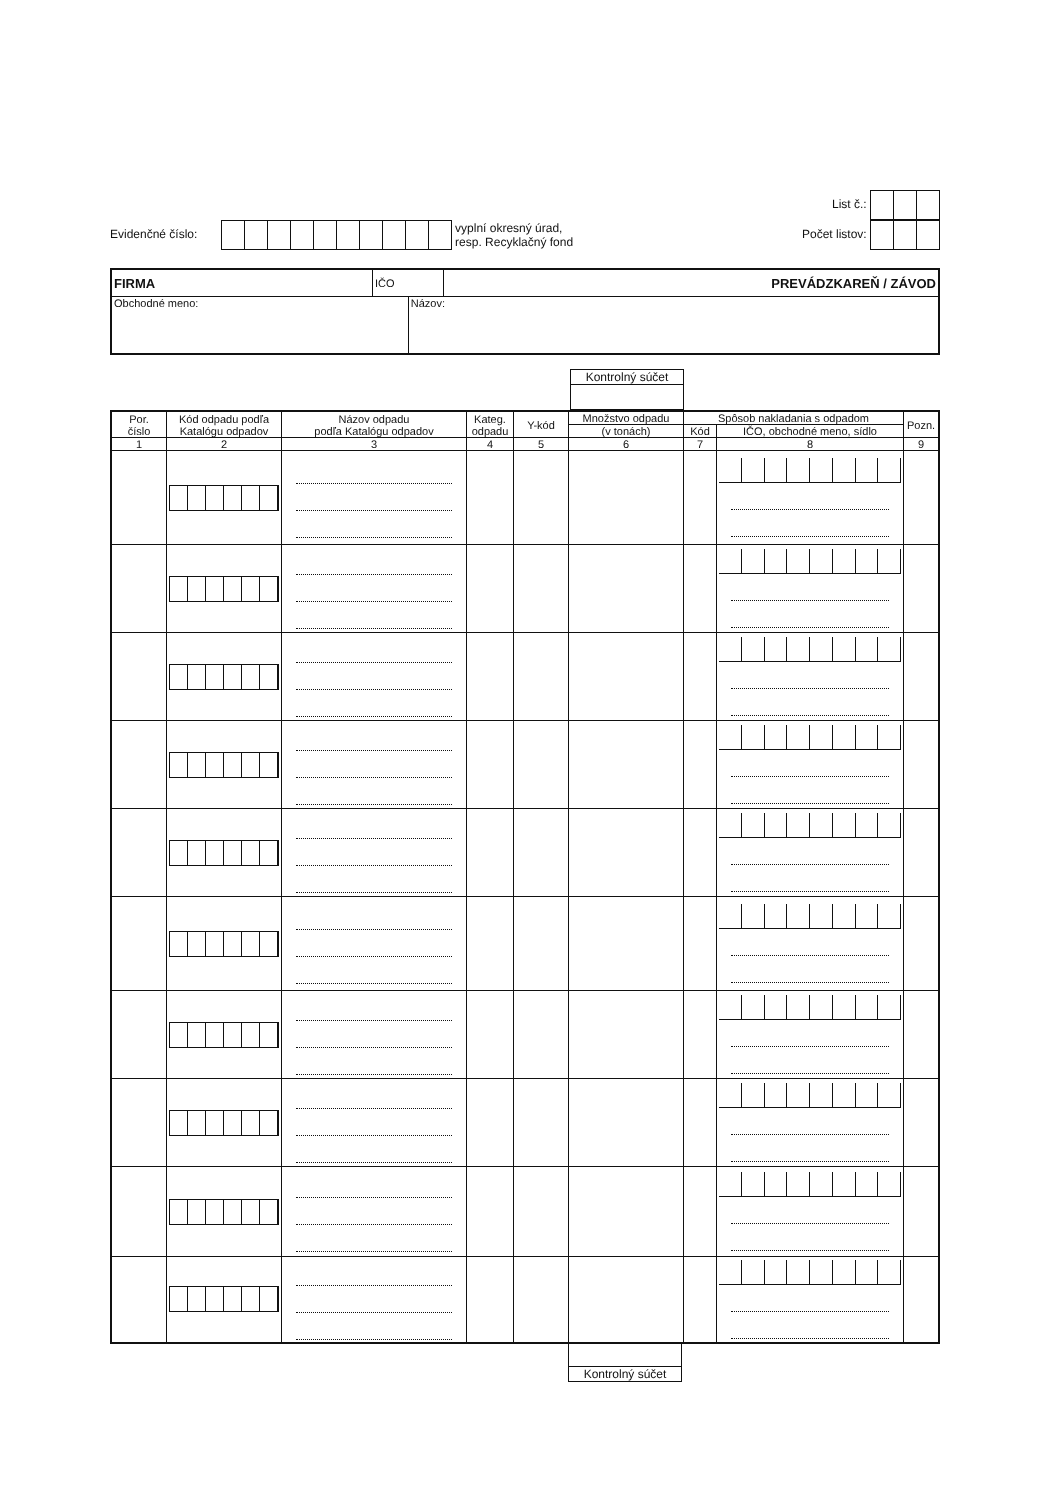Evidenčné číslo: vyplní okresný úrad,
resp. Recyklačný fond
List č.:
Počet listov:
| FIRMA | IČO | | PREVÁDZKAREŇ / ZÁVOD |
| Obchodné meno: | | Názov: | |
Kontrolný súčet
| Por. číslo | Kód odpadu podľa Katalógu odpadov | Názov odpadu podľa Katalógu odpadov | Kateg. odpadu | Y-kód | Množstvo odpadu | Spôsob nakladania s odpadom | | Pozn. |
| --- | --- | --- | --- | --- | --- | --- | --- | --- |
| | | | | | (v tonách) | Kód | IČO, obchodné meno, sídlo | |
| 1 | 2 | 3 | 4 | 5 | 6 | 7 | 8 | 9 |
Kontrolný súčet